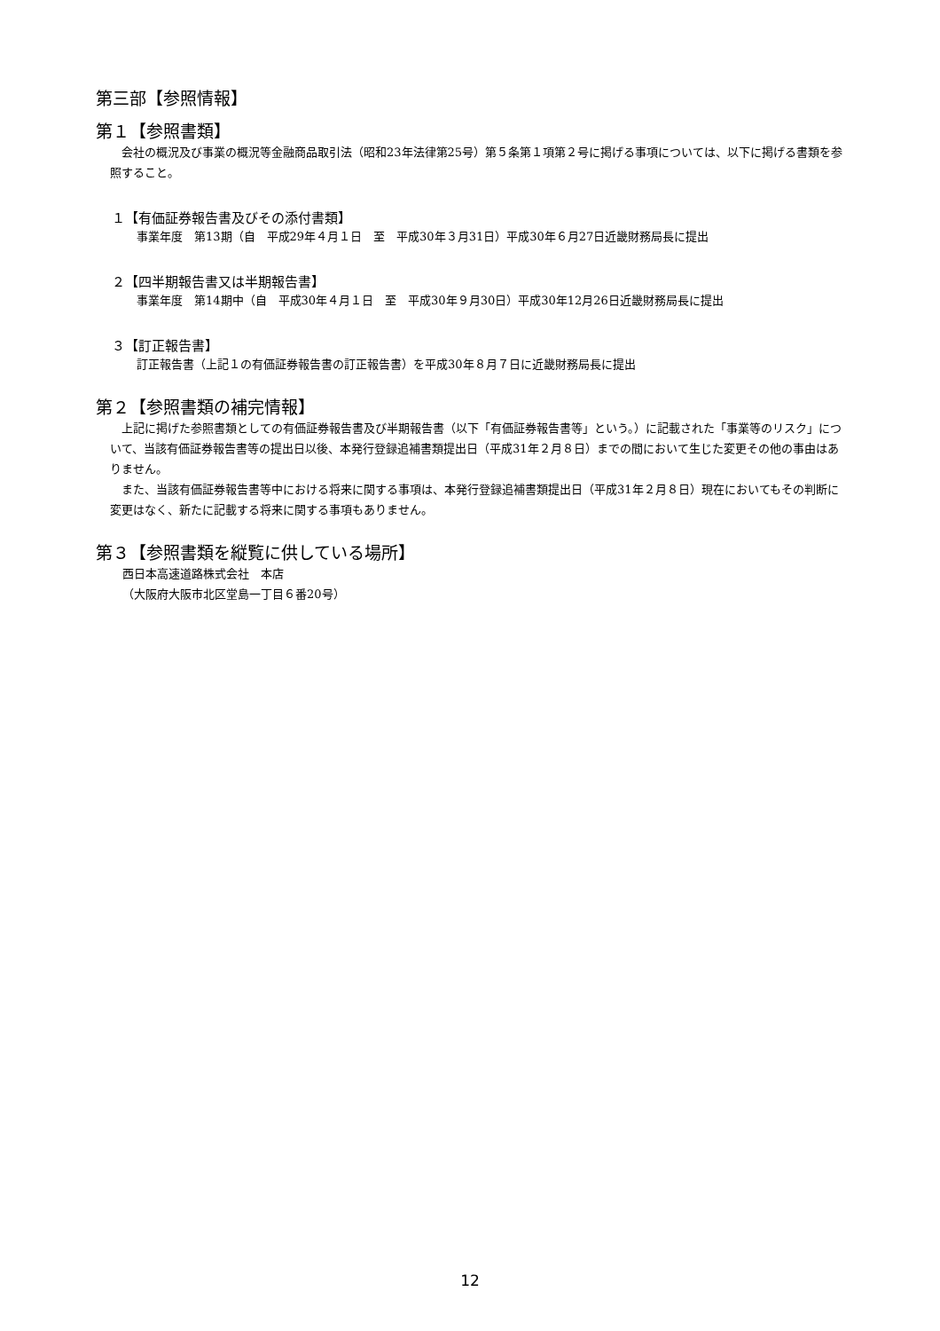第三部【参照情報】
第１【参照書類】
　会社の概況及び事業の概況等金融商品取引法（昭和23年法律第25号）第５条第１項第２号に掲げる事項については、以下に掲げる書類を参照すること。
１【有価証券報告書及びその添付書類】
事業年度　第13期（自　平成29年４月１日　至　平成30年３月31日）平成30年６月27日近畿財務局長に提出
２【四半期報告書又は半期報告書】
事業年度　第14期中（自　平成30年４月１日　至　平成30年９月30日）平成30年12月26日近畿財務局長に提出
３【訂正報告書】
訂正報告書（上記１の有価証券報告書の訂正報告書）を平成30年８月７日に近畿財務局長に提出
第２【参照書類の補完情報】
　上記に掲げた参照書類としての有価証券報告書及び半期報告書（以下「有価証券報告書等」という。）に記載された「事業等のリスク」について、当該有価証券報告書等の提出日以後、本発行登録追補書類提出日（平成31年２月８日）までの間において生じた変更その他の事由はありません。
　また、当該有価証券報告書等中における将来に関する事項は、本発行登録追補書類提出日（平成31年２月８日）現在においてもその判断に変更はなく、新たに記載する将来に関する事項もありません。
第３【参照書類を縦覧に供している場所】
西日本高速道路株式会社　本店
（大阪府大阪市北区堂島一丁目６番20号）
12